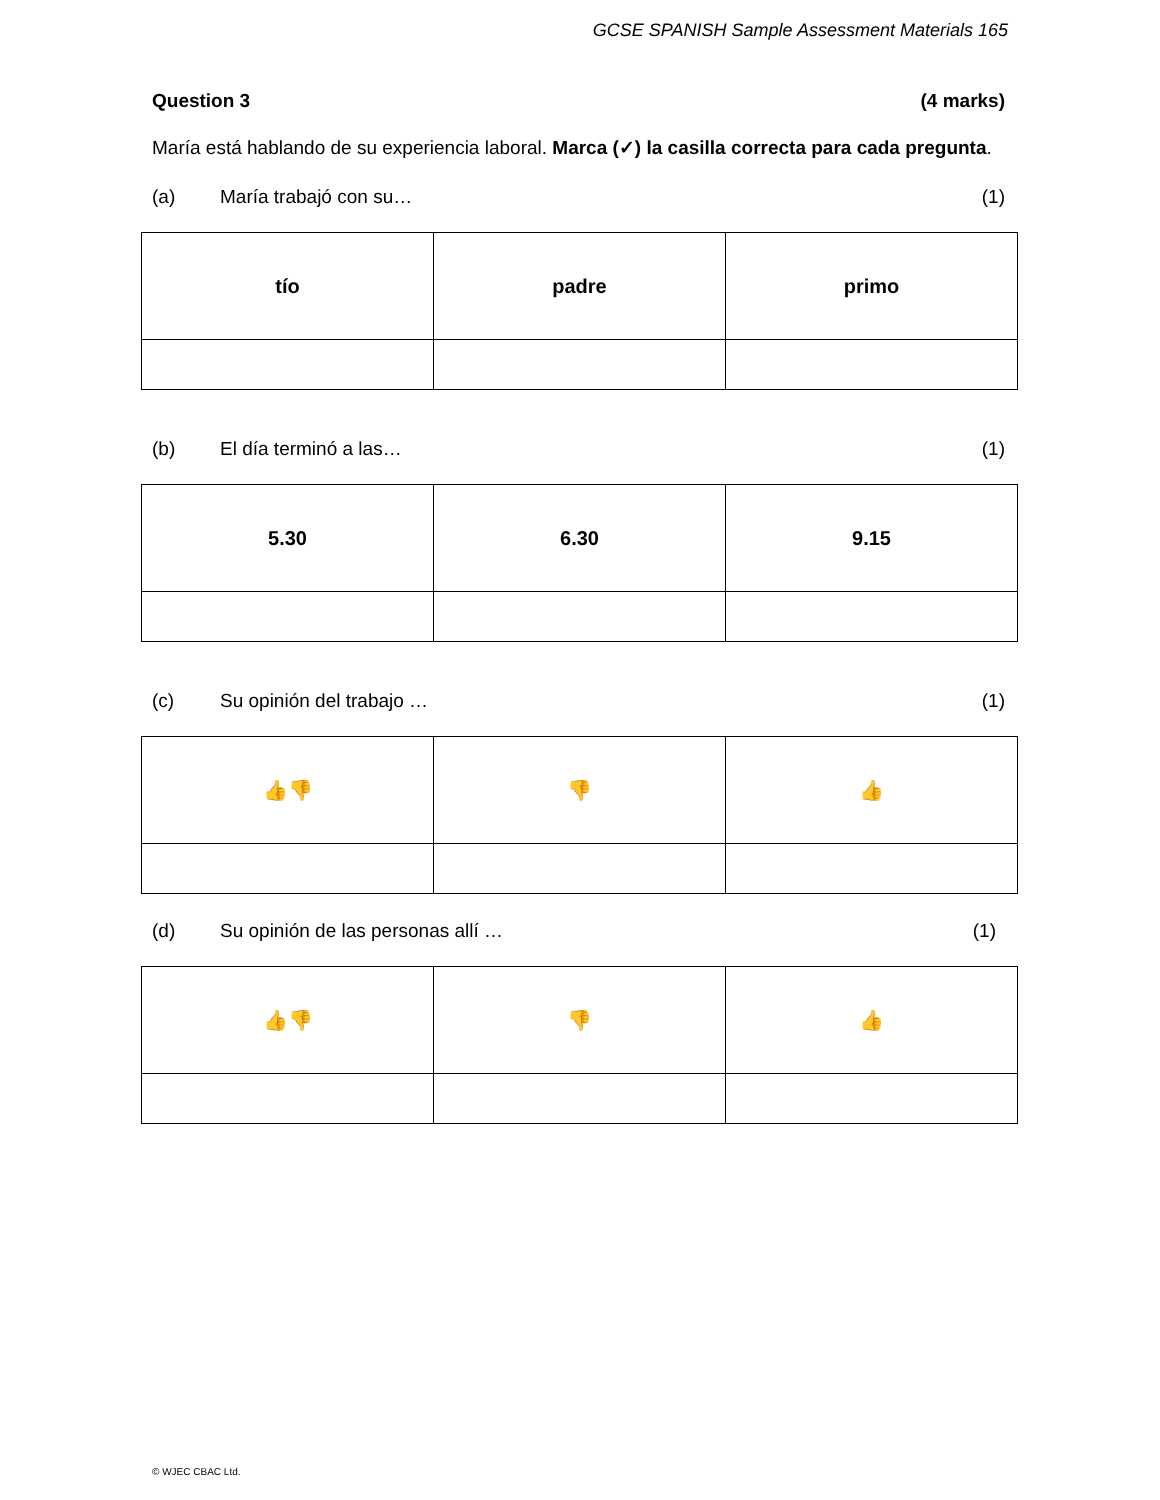GCSE SPANISH Sample Assessment Materials 165
Question 3 (4 marks)
María está hablando de su experiencia laboral. Marca (✓) la casilla correcta para cada pregunta.
(a) María trabajó con su… (1)
| tío | padre | primo |
(b) El día terminó a las… (1)
| 5.30 | 6.30 | 9.15 |
(c) Su opinión del trabajo … (1)
| 👍👎 | 👎 | 👍 |
(d) Su opinión de las personas allí … (1)
| 👍👎 | 👎 | 👍 |
© WJEC CBAC Ltd.